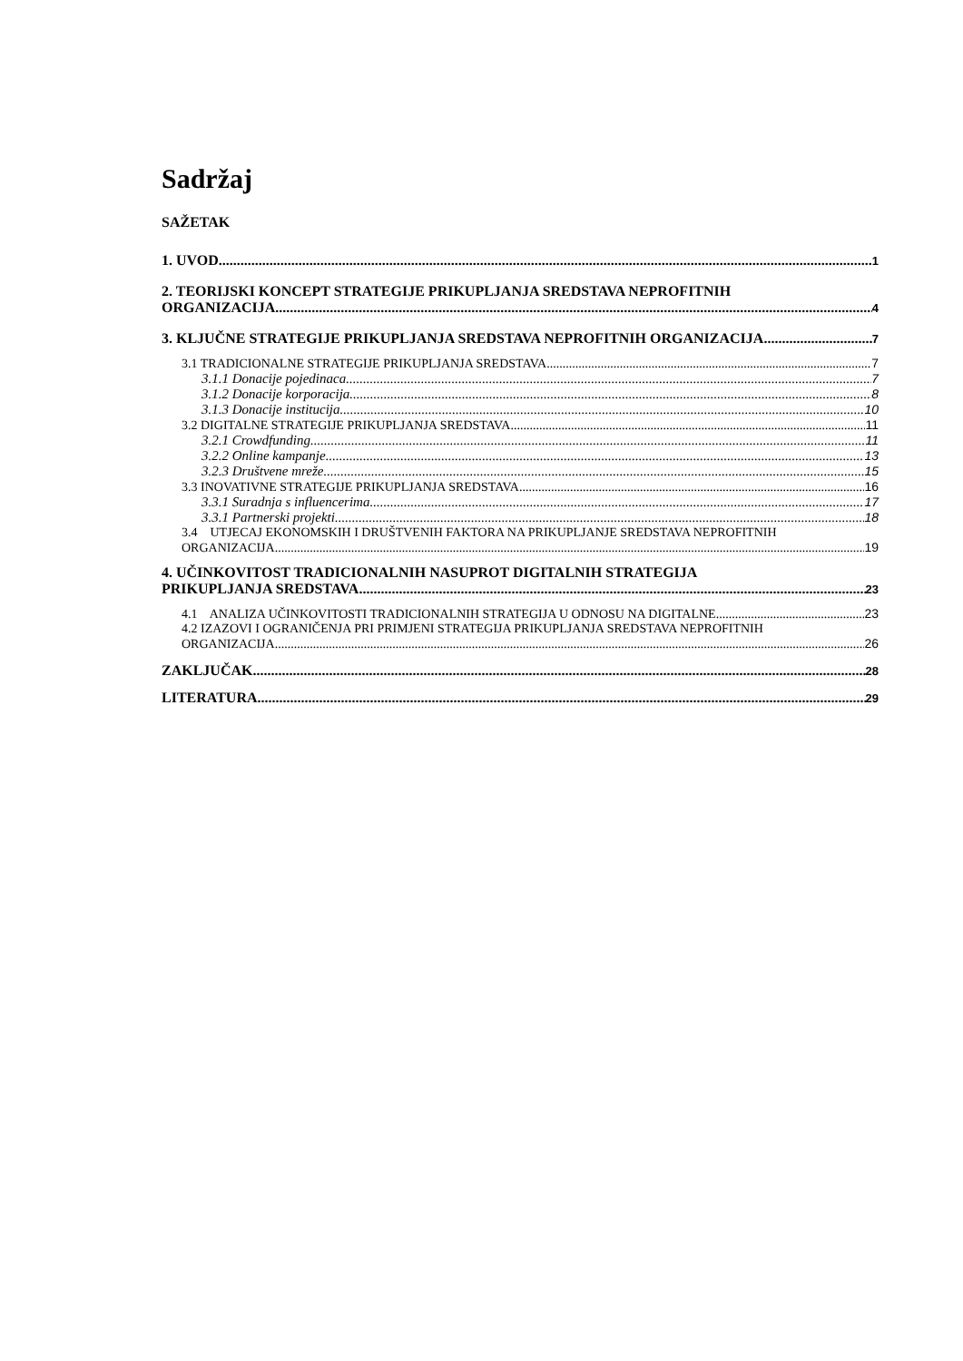Sadržaj
SAŽETAK
1. UVOD 1
2. TEORIJSKI KONCEPT STRATEGIJE PRIKUPLJANJA SREDSTAVA NEPROFITNIH
ORGANIZACIJA 4
3. KLJUČNE STRATEGIJE PRIKUPLJANJA SREDSTAVA NEPROFITNIH ORGANIZACIJA 7
3.1 TRADICIONALNE STRATEGIJE PRIKUPLJANJA SREDSTAVA 7
3.1.1 Donacije pojedinaca 7
3.1.2 Donacije korporacija 8
3.1.3 Donacije institucija 10
3.2 DIGITALNE STRATEGIJE PRIKUPLJANJA SREDSTAVA 11
3.2.1 Crowdfunding 11
3.2.2 Online kampanje 13
3.2.3 Društvene mreže 15
3.3 INOVATIVNE STRATEGIJE PRIKUPLJANJA SREDSTAVA 16
3.3.1 Suradnja s influencerima 17
3.3.1 Partnerski projekti 18
3.4 UTJECAJ EKONOMSKIH I DRUŠTVENIH FAKTORA NA PRIKUPLJANJE SREDSTAVA NEPROFITNIH
ORGANIZACIJA 19
4. UČINKOVITOST TRADICIONALNIH NASUPROT DIGITALNIH STRATEGIJA
PRIKUPLJANJA SREDSTAVA 23
4.1 ANALIZA UČINKOVITOSTI TRADICIONALNIH STRATEGIJA U ODNOSU NA DIGITALNE 23
4.2 IZAZOVI I OGRANIČENJA PRI PRIMJENI STRATEGIJA PRIKUPLJANJA SREDSTAVA NEPROFITNIH
ORGANIZACIJA 26
ZAKLJUČAK 28
LITERATURA 29